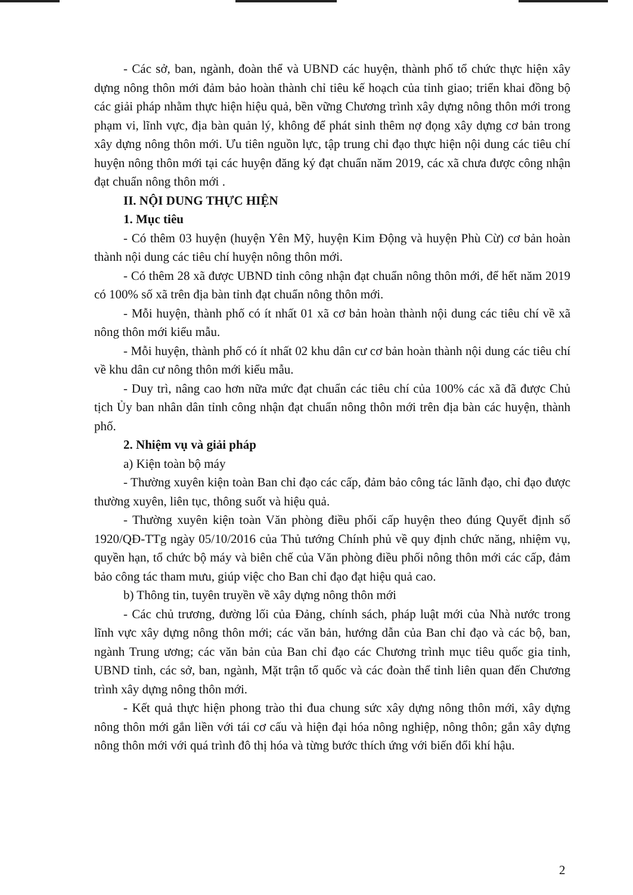- Các sở, ban, ngành, đoàn thể và UBND các huyện, thành phố tổ chức thực hiện xây dựng nông thôn mới đảm bảo hoàn thành chỉ tiêu kế hoạch của tỉnh giao; triển khai đồng bộ các giải pháp nhằm thực hiện hiệu quả, bền vững Chương trình xây dựng nông thôn mới trong phạm vi, lĩnh vực, địa bàn quản lý, không để phát sinh thêm nợ đọng xây dựng cơ bản trong xây dựng nông thôn mới. Ưu tiên nguồn lực, tập trung chỉ đạo thực hiện nội dung các tiêu chí huyện nông thôn mới tại các huyện đăng ký đạt chuẩn năm 2019, các xã chưa được công nhận đạt chuẩn nông thôn mới .
II. NỘI DUNG THỰC HIỆN
1. Mục tiêu
- Có thêm 03 huyện (huyện Yên Mỹ, huyện Kim Động và huyện Phù Cừ) cơ bản hoàn thành nội dung các tiêu chí huyện nông thôn mới.
- Có thêm 28 xã được UBND tỉnh công nhận đạt chuẩn nông thôn mới, để hết năm 2019 có 100% số xã trên địa bàn tỉnh đạt chuẩn nông thôn mới.
- Mỗi huyện, thành phố có ít nhất 01 xã cơ bản hoàn thành nội dung các tiêu chí về xã nông thôn mới kiểu mẫu.
- Mỗi huyện, thành phố có ít nhất 02 khu dân cư cơ bản hoàn thành nội dung các tiêu chí về khu dân cư nông thôn mới kiểu mẫu.
- Duy trì, nâng cao hơn nữa mức đạt chuẩn các tiêu chí của 100% các xã đã được Chủ tịch Ủy ban nhân dân tỉnh công nhận đạt chuẩn nông thôn mới trên địa bàn các huyện, thành phố.
2. Nhiệm vụ và giải pháp
a) Kiện toàn bộ máy
- Thường xuyên kiện toàn Ban chỉ đạo các cấp, đảm bảo công tác lãnh đạo, chỉ đạo được thường xuyên, liên tục, thông suốt và hiệu quả.
- Thường xuyên kiện toàn Văn phòng điều phối cấp huyện theo đúng Quyết định số 1920/QĐ-TTg ngày 05/10/2016 của Thủ tướng Chính phủ về quy định chức năng, nhiệm vụ, quyền hạn, tổ chức bộ máy và biên chế của Văn phòng điều phối nông thôn mới các cấp, đảm bảo công tác tham mưu, giúp việc cho Ban chỉ đạo đạt hiệu quả cao.
b) Thông tin, tuyên truyền về xây dựng nông thôn mới
- Các chủ trương, đường lối của Đảng, chính sách, pháp luật mới của Nhà nước trong lĩnh vực xây dựng nông thôn mới; các văn bản, hướng dẫn của Ban chỉ đạo và các bộ, ban, ngành Trung ương; các văn bản của Ban chỉ đạo các Chương trình mục tiêu quốc gia tỉnh, UBND tỉnh, các sở, ban, ngành, Mặt trận tổ quốc và các đoàn thể tỉnh liên quan đến Chương trình xây dựng nông thôn mới.
- Kết quả thực hiện phong trào thi đua chung sức xây dựng nông thôn mới, xây dựng nông thôn mới gắn liền với tái cơ cấu và hiện đại hóa nông nghiệp, nông thôn; gắn xây dựng nông thôn mới với quá trình đô thị hóa và từng bước thích ứng với biến đổi khí hậu.
2